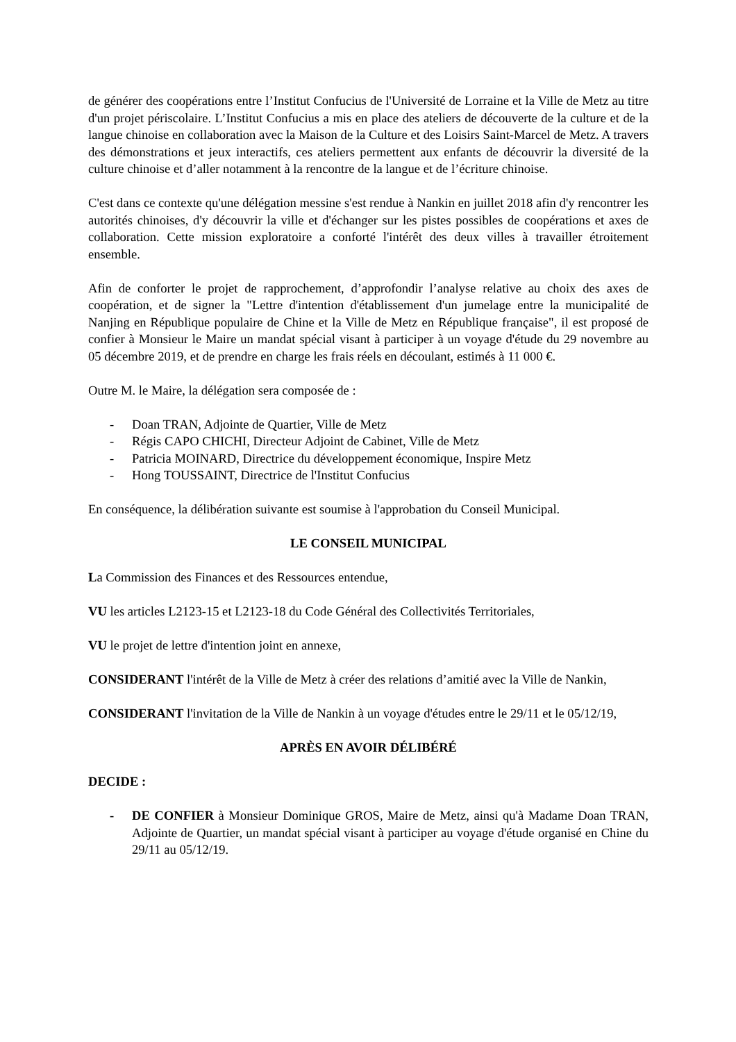de générer des coopérations entre l’Institut Confucius de l'Université de Lorraine et la Ville de Metz au titre d'un projet périscolaire. L’Institut Confucius a mis en place des ateliers de découverte de la culture et de la langue chinoise en collaboration avec la Maison de la Culture et des Loisirs Saint-Marcel de Metz. A travers des démonstrations et jeux interactifs, ces ateliers permettent aux enfants de découvrir la diversité de la culture chinoise et d’aller notamment à la rencontre de la langue et de l’écriture chinoise.
C'est dans ce contexte qu'une délégation messine s'est rendue à Nankin en juillet 2018 afin d'y rencontrer les autorités chinoises, d'y découvrir la ville et d'échanger sur les pistes possibles de coopérations et axes de collaboration. Cette mission exploratoire a conforté l'intérêt des deux villes à travailler étroitement ensemble.
Afin de conforter le projet de rapprochement, d’approfondir l’analyse relative au choix des axes de coopération, et de signer la "Lettre d'intention d'établissement d'un jumelage entre la municipalité de Nanjing en République populaire de Chine et la Ville de Metz en République française", il est proposé de confier à Monsieur le Maire un mandat spécial visant à participer à un voyage d'étude du 29 novembre au 05 décembre 2019, et de prendre en charge les frais réels en découlant, estimés à 11 000 €.
Outre M. le Maire, la délégation sera composée de :
- Doan TRAN, Adjointe de Quartier, Ville de Metz
- Régis CAPO CHICHI, Directeur Adjoint de Cabinet, Ville de Metz
- Patricia MOINARD, Directrice du développement économique, Inspire Metz
- Hong TOUSSAINT, Directrice de l'Institut Confucius
En conséquence, la délibération suivante est soumise à l'approbation du Conseil Municipal.
LE CONSEIL MUNICIPAL
La Commission des Finances et des Ressources entendue,
VU les articles L2123-15 et L2123-18 du Code Général des Collectivités Territoriales,
VU le projet de lettre d'intention joint en annexe,
CONSIDERANT l'intérêt de la Ville de Metz à créer des relations d’amitié avec la Ville de Nankin,
CONSIDERANT l'invitation de la Ville de Nankin à un voyage d'études entre le 29/11 et le 05/12/19,
APRÈS EN AVOIR DÉLIBÉRÉ
DECIDE :
- DE CONFIER à Monsieur Dominique GROS, Maire de Metz, ainsi qu'à Madame Doan TRAN, Adjointe de Quartier, un mandat spécial visant à participer au voyage d'étude organisé en Chine du 29/11 au 05/12/19.